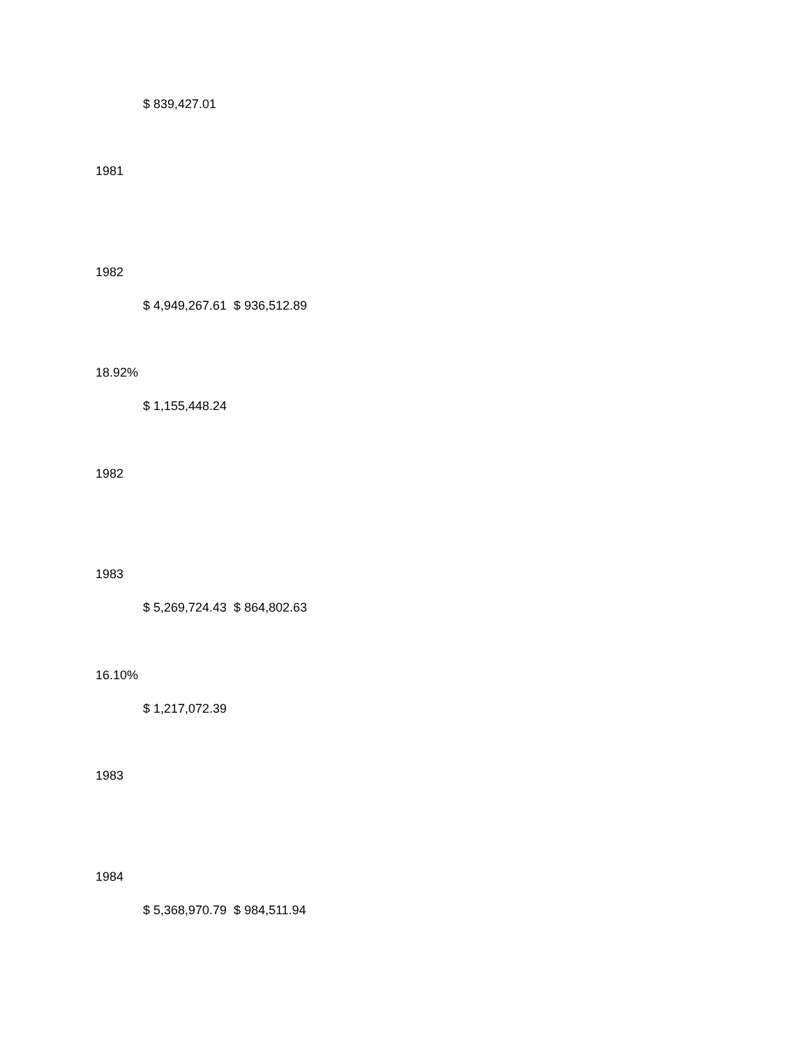$ 839,427.01
1981
1982
$ 4,949,267.61 $ 936,512.89
18.92%
$ 1,155,448.24
1982
1983
$ 5,269,724.43 $ 864,802.63
16.10%
$ 1,217,072.39
1983
1984
$ 5,368,970.79 $ 984,511.94